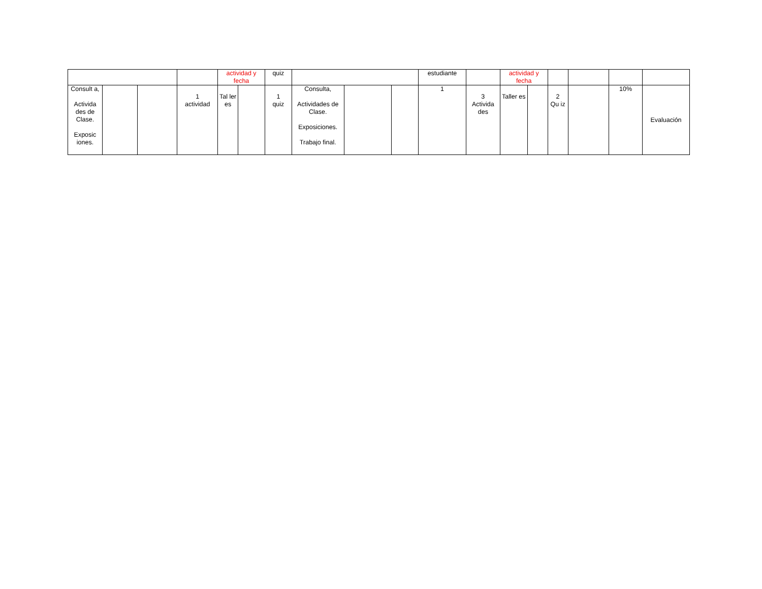| | | | | actividad y fecha | | quiz | | | | estudiante | | actividad y fecha | | | | | |
| Consult a, Activida des de Clase. Exposic iones. | | | 1 actividad | Tal ler es | | 1 quiz | Consulta, Actividades de Clase. Exposiciones. Trabajo final. | | | 1 | 3 Activida des | Taller es | | 2 Qu iz | | 10% | Evaluación |